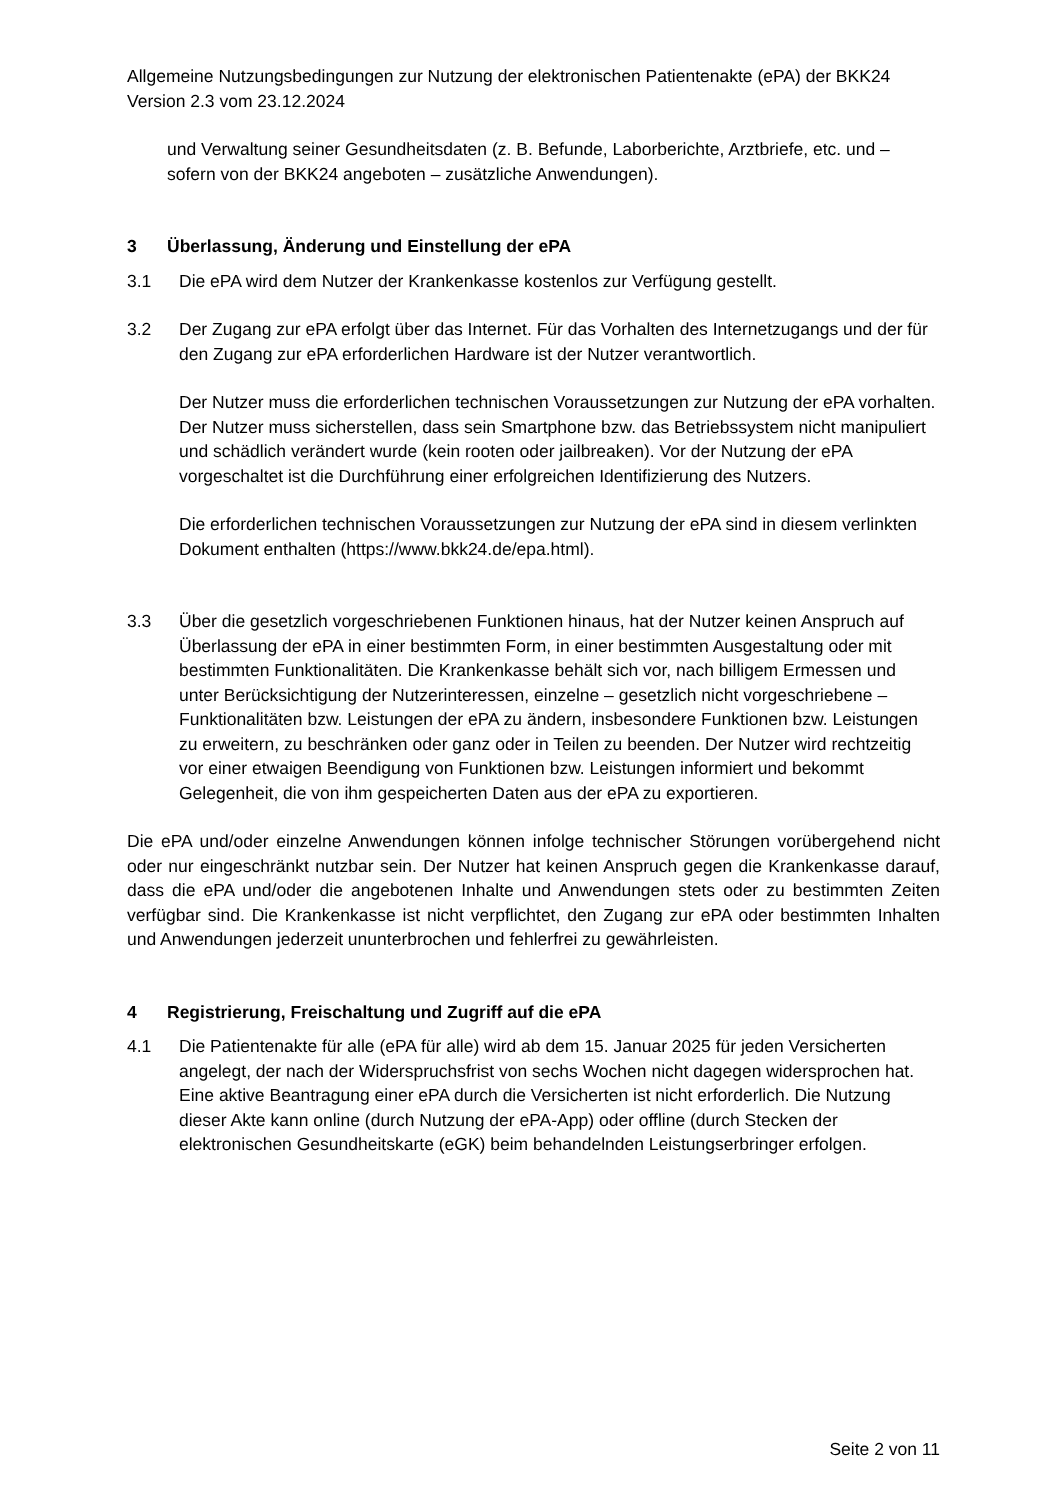Allgemeine Nutzungsbedingungen zur Nutzung der elektronischen Patientenakte (ePA) der BKK24 Version 2.3 vom 23.12.2024
und Verwaltung seiner Gesundheitsdaten (z. B. Befunde, Laborberichte, Arztbriefe, etc. und – sofern von der BKK24 angeboten – zusätzliche Anwendungen).
3 Überlassung, Änderung und Einstellung der ePA
3.1 Die ePA wird dem Nutzer der Krankenkasse kostenlos zur Verfügung gestellt.
3.2 Der Zugang zur ePA erfolgt über das Internet. Für das Vorhalten des Internetzugangs und der für den Zugang zur ePA erforderlichen Hardware ist der Nutzer verantwortlich.
Der Nutzer muss die erforderlichen technischen Voraussetzungen zur Nutzung der ePA vorhalten. Der Nutzer muss sicherstellen, dass sein Smartphone bzw. das Betriebssystem nicht manipuliert und schädlich verändert wurde (kein rooten oder jailbreaken). Vor der Nutzung der ePA vorgeschaltet ist die Durchführung einer erfolgreichen Identifizierung des Nutzers.
Die erforderlichen technischen Voraussetzungen zur Nutzung der ePA sind in diesem verlinkten Dokument enthalten (https://www.bkk24.de/epa.html).
3.3 Über die gesetzlich vorgeschriebenen Funktionen hinaus, hat der Nutzer keinen Anspruch auf Überlassung der ePA in einer bestimmten Form, in einer bestimmten Ausgestaltung oder mit bestimmten Funktionalitäten. Die Krankenkasse behält sich vor, nach billigem Ermessen und unter Berücksichtigung der Nutzerinteressen, einzelne – gesetzlich nicht vorgeschriebene – Funktionalitäten bzw. Leistungen der ePA zu ändern, insbesondere Funktionen bzw. Leistungen zu erweitern, zu beschränken oder ganz oder in Teilen zu beenden. Der Nutzer wird rechtzeitig vor einer etwaigen Beendigung von Funktionen bzw. Leistungen informiert und bekommt Gelegenheit, die von ihm gespeicherten Daten aus der ePA zu exportieren.
Die ePA und/oder einzelne Anwendungen können infolge technischer Störungen vorübergehend nicht oder nur eingeschränkt nutzbar sein. Der Nutzer hat keinen Anspruch gegen die Krankenkasse darauf, dass die ePA und/oder die angebotenen Inhalte und Anwendungen stets oder zu bestimmten Zeiten verfügbar sind. Die Krankenkasse ist nicht verpflichtet, den Zugang zur ePA oder bestimmten Inhalten und Anwendungen jederzeit ununterbrochen und fehlerfrei zu gewährleisten.
4 Registrierung, Freischaltung und Zugriff auf die ePA
4.1 Die Patientenakte für alle (ePA für alle) wird ab dem 15. Januar 2025 für jeden Versicherten angelegt, der nach der Widerspruchsfrist von sechs Wochen nicht dagegen widersprochen hat. Eine aktive Beantragung einer ePA durch die Versicherten ist nicht erforderlich. Die Nutzung dieser Akte kann online (durch Nutzung der ePA-App) oder offline (durch Stecken der elektronischen Gesundheitskarte (eGK) beim behandelnden Leistungserbringer erfolgen.
Seite 2 von 11